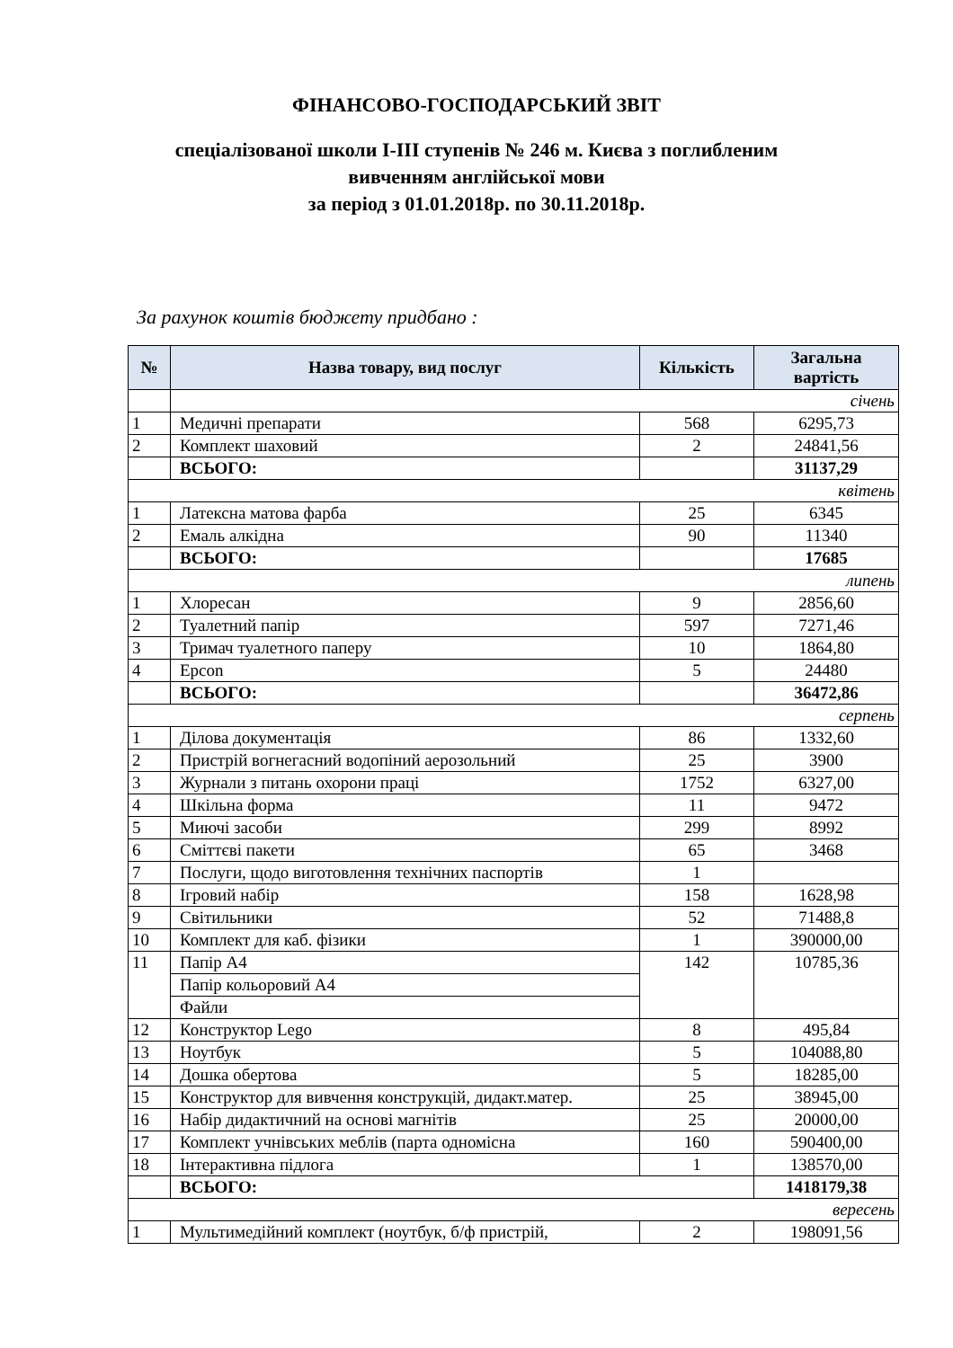ФІНАНСОВО-ГОСПОДАРСЬКИЙ ЗВІТ
спеціалізованої школи І-ІІІ ступенів № 246 м. Києва з поглибленим
вивченням англійської мови
за період з 01.01.2018р. по 30.11.2018р.
За рахунок коштів бюджету придбано :
| № | Назва товару, вид послуг | Кількість | Загальна вартість |
| --- | --- | --- | --- |
| | січень | | |
| 1 | Медичні препарати | 568 | 6295,73 |
| 2 | Комплект шаховий | 2 | 24841,56 |
| | ВСЬОГО: | | 31137,29 |
| квітень | | | |
| 1 | Латексна матова фарба | 25 | 6345 |
| 2 | Емаль алкідна | 90 | 11340 |
| | ВСЬОГО: | | 17685 |
| липень | | | |
| 1 | Хлоресан | 9 | 2856,60 |
| 2 | Туалетний папір | 597 | 7271,46 |
| 3 | Тримач туалетного паперу | 10 | 1864,80 |
| 4 | Epcon | 5 | 24480 |
| | ВСЬОГО: | | 36472,86 |
| серпень | | | |
| 1 | Ділова документація | 86 | 1332,60 |
| 2 | Пристрій вогнегасний водопіний аерозольний | 25 | 3900 |
| 3 | Журнали з питань охорони праці | 1752 | 6327,00 |
| 4 | Шкільна форма | 11 | 9472 |
| 5 | Миючі засоби | 299 | 8992 |
| 6 | Сміттєві пакети | 65 | 3468 |
| 7 | Послуги, щодо виготовлення технічних паспортів | 1 | |
| 8 | Ігровий набір | 158 | 1628,98 |
| 9 | Світильники | 52 | 71488,8 |
| 10 | Комплект для каб. фізики | 1 | 390000,00 |
| 11 | Папір А4 | 142 | 10785,36 |
| | Папір кольоровий А4 | | |
| | Файли | | |
| 12 | Конструктор Lego | 8 | 495,84 |
| 13 | Ноутбук | 5 | 104088,80 |
| 14 | Дошка обертова | 5 | 18285,00 |
| 15 | Конструктор для вивчення конструкцій, дидакт.матер. | 25 | 38945,00 |
| 16 | Набір дидактичний на основі магнітів | 25 | 20000,00 |
| 17 | Комплект учнівських меблів (парта одномісна | 160 | 590400,00 |
| 18 | Інтерактивна підлога | 1 | 138570,00 |
| | ВСЬОГО: | | 1418179,38 |
| вересень | | | |
| 1 | Мультимедійний комплект (ноутбук, б/ф пристрій, | 2 | 198091,56 |